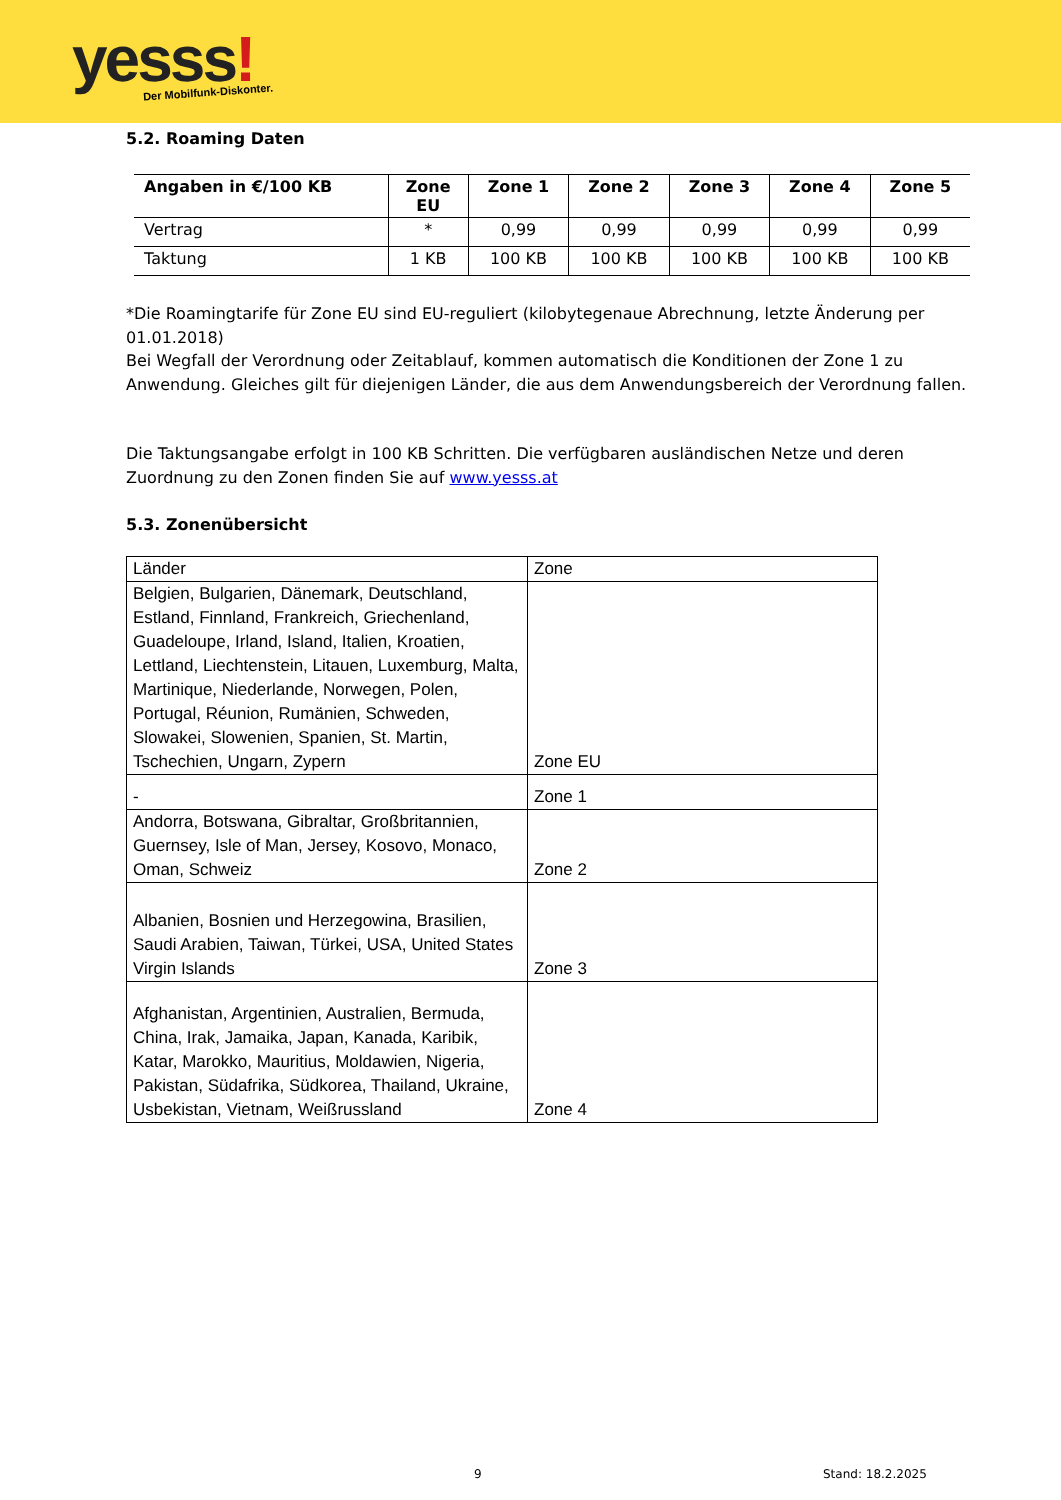yesss! Der Mobilfunk-Diskonter.
5.2. Roaming Daten
| Angaben in €/100 KB | Zone EU | Zone 1 | Zone 2 | Zone 3 | Zone 4 | Zone 5 |
| --- | --- | --- | --- | --- | --- | --- |
| Vertrag | * | 0,99 | 0,99 | 0,99 | 0,99 | 0,99 |
| Taktung | 1 KB | 100 KB | 100 KB | 100 KB | 100 KB | 100 KB |
*Die Roamingtarife für Zone EU sind EU-reguliert (kilobytegenaue Abrechnung, letzte Änderung per 01.01.2018)
Bei Wegfall der Verordnung oder Zeitablauf, kommen automatisch die Konditionen der Zone 1 zu Anwendung. Gleiches gilt für diejenigen Länder, die aus dem Anwendungsbereich der Verordnung fallen.
Die Taktungsangabe erfolgt in 100 KB Schritten. Die verfügbaren ausländischen Netze und deren Zuordnung zu den Zonen finden Sie auf www.yesss.at
5.3. Zonenübersicht
| Länder | Zone |
| Belgien, Bulgarien, Dänemark, Deutschland, Estland, Finnland, Frankreich, Griechenland, Guadeloupe, Irland, Island, Italien, Kroatien, Lettland, Liechtenstein, Litauen, Luxemburg, Malta, Martinique, Niederlande, Norwegen, Polen, Portugal, Réunion, Rumänien, Schweden, Slowakei, Slowenien, Spanien, St. Martin, Tschechien, Ungarn, Zypern | Zone EU |
| - | Zone 1 |
| Andorra, Botswana, Gibraltar, Großbritannien, Guernsey, Isle of Man, Jersey, Kosovo, Monaco, Oman, Schweiz | Zone 2 |
| Albanien, Bosnien und Herzegowina, Brasilien, Saudi Arabien, Taiwan, Türkei, USA, United States Virgin Islands | Zone 3 |
| Afghanistan, Argentinien, Australien, Bermuda, China, Irak, Jamaika, Japan, Kanada, Karibik, Katar, Marokko, Mauritius, Moldawien, Nigeria, Pakistan, Südafrika, Südkorea, Thailand, Ukraine, Usbekistan, Vietnam, Weißrussland | Zone 4 |
9 Stand: 18.2.2025